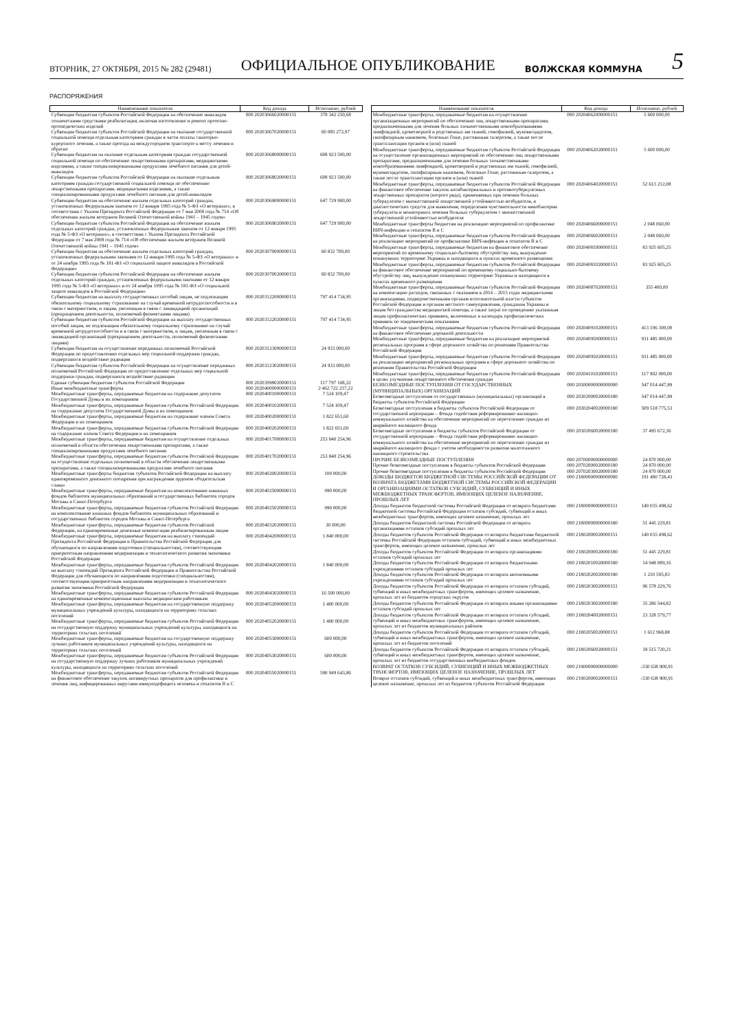ВТОРНИК, 27 ОКТЯБРЯ, 2015 № 282 (29481) ОФИЦИАЛЬНОЕ ОПУБЛИКОВАНИЕ ВОЛЖСКАЯ КОММУНА 5
РАСПОРЯЖЕНИЯ
| Наименование показателя | Код дохода | Исполнено, рублей |
| --- | --- | --- |
| Субвенции бюджетам субъектов Российской Федерации на обеспечение инвалидов техническими средствами реабилитации, включая изготовление и ремонт протезно-ортопедических изделий | 000 20203066020000151 | 378 342 250,68 |
| Субвенции бюджетам субъектов Российской Федерации на оказание государственной социальной помощи отдельным категориям граждан в части оплаты санаторно-курортного лечения, а также проезда на междугородном транспорте к месту лечения и обратно | 000 20203067020000151 | 60 085 272,97 |
| Субвенции бюджетам на оказание отдельным категориям граждан государственной социальной помощи по обеспечению лекарственными препаратами, медицинскими изделиями, а также специализированными продуктами лечебного питания для детей-инвалидов | 000 20203068000000151 | 608 923 500,00 |
| Субвенции бюджетам субъектов Российской Федерации на оказание отдельным категориям граждан государственной социальной помощи по обеспечению лекарственными препаратами, медицинскими изделиями, а также специализированными продуктами лечебного питания для детей-инвалидов | 000 20203068020000151 | 608 923 500,00 |
| Субвенции бюджетам на обеспечение жильем отдельных категорий граждан, установленных Федеральным законом от 12 января 1995 года № 5-ФЗ «О ветеранах», в соответствии с Указом Президента Российской Федерации от 7 мая 2008 года № 714 «Об обеспечении жильем ветеранов Великой Отечественной войны 1941 – 1945 годов» | 000 20203069000000151 | 647 729 900,00 |
| Субвенции бюджетам субъектов Российской Федерации на обеспечение жильем отдельных категорий граждан, установленных Федеральным законом от 12 января 1995 года № 5-ФЗ «О ветеранах», в соответствии с Указом Президента Российской Федерации от 7 мая 2008 года № 714 «Об обеспечении жильем ветеранов Великой Отечественной войны 1941 – 1945 годов» | 000 20203069020000151 | 647 729 900,00 |
| Субвенции бюджетам на обеспечение жильем отдельных категорий граждан, установленных федеральными законами от 12 января 1995 года № 5-ФЗ «О ветеранах» и от 24 ноября 1995 года № 181-ФЗ «О социальной защите инвалидов в Российской Федерации» | 000 20203070000000151 | 60 832 700,00 |
| Субвенции бюджетам субъектов Российской Федерации на обеспечение жильем отдельных категорий граждан, установленных федеральными законами от 12 января 1995 года № 5-ФЗ «О ветеранах» и от 24 ноября 1995 года № 181-ФЗ «О социальной защите инвалидов в Российской Федерации» | 000 20203070020000151 | 60 832 700,00 |
| Субвенции бюджетам на выплату государственных пособий лицам, не подлежащим обязательному социальному страхованию на случай временной нетрудоспособности и в связи с материнством, и лицам, уволенным в связи с ликвидацией организаций (прекращением деятельности, полномочий физическими лицами) | 000 20203122000000151 | 797 414 734,95 |
| Субвенции бюджетам субъектов Российской Федерации на выплату государственных пособий лицам, не подлежащим обязательному социальному страхованию на случай временной нетрудоспособности и в связи с материнством, и лицам, уволенным в связи с ликвидацией организаций (прекращением деятельности, полномочий физическими лицами) | 000 20203122020000151 | 797 414 734,95 |
| Субвенции бюджетам на осуществление переданных полномочий Российской Федерации по предоставлению отдельных мер социальной поддержки граждан, подвергшихся воздействию радиации | 000 20203123000000151 | 24 933 000,00 |
| Субвенции бюджетам субъектов Российской Федерации на осуществление переданных полномочий Российской Федерации по предоставлению отдельных мер социальной поддержки граждан, подвергшихся воздействию радиации | 000 20203123020000151 | 24 933 000,00 |
| Единая субвенция бюджетам субъектов Российской Федерации | 000 20203998020000151 | 117 797 168,22 |
| Иные межбюджетные трансферты | 000 20204000000000151 | 2 462 722 237,22 |
| Межбюджетные трансферты, передаваемые бюджетам на содержание депутатов Государственной Думы и их помощников | 000 20204001000000151 | 7 524 109,47 |
| Межбюджетные трансферты, передаваемые бюджетам субъектов Российской Федерации на содержание депутатов Государственной Думы и их помощников | 000 20204001020000151 | 7 524 109,47 |
| Межбюджетные трансферты, передаваемые бюджетам на содержание членов Совета Федерации и их помощников | 000 20204002000000151 | 1 822 651,60 |
| Межбюджетные трансферты, передаваемые бюджетам субъектов Российской Федерации на содержание членов Совета Федерации и их помощников | 000 20204002020000151 | 1 822 651,60 |
| Межбюджетные трансферты, передаваемые бюджетам на осуществление отдельных полномочий в области обеспечения лекарственными препаратами, а также специализированными продуктами лечебного питания | 000 20204017000000151 | 253 840 254,96 |
| Межбюджетные трансферты, передаваемые бюджетам субъектов Российской Федерации на осуществление отдельных полномочий в области обеспечения лекарственными препаратами, а также специализированными продуктами лечебного питания | 000 20204017020000151 | 253 840 254,96 |
| Межбюджетные трансферты бюджетам субъектов Российской Федерации на выплату единовременного денежного поощрения при награждении орденом «Родительская слава» | 000 20204020020000151 | 100 000,00 |
| Межбюджетные трансферты, передаваемые бюджетам на комплектование книжных фондов библиотек муниципальных образований и государственных библиотек городов Москвы и Санкт-Петербурга | 000 20204025000000151 | 990 000,00 |
| Межбюджетные трансферты, передаваемые бюджетам субъектов Российской Федерации на комплектование книжных фондов библиотек муниципальных образований и государственных библиотек городов Москвы и Санкт-Петербурга | 000 20204025020000151 | 990 000,00 |
| Межбюджетные трансферты, передаваемые бюджетам субъектов Российской Федерации, на единовременные денежные компенсации реабилитированным лицам | 000 20204032020000151 | 30 000,00 |
| Межбюджетные трансферты, передаваемые бюджетам на выплату стипендий Президента Российской Федерации и Правительства Российской Федерации для обучающихся по направлениям подготовки (специальностям), соответствующим приоритетным направлениям модернизации и технологического развития экономики Российской Федерации | 000 20204042000000151 | 1 840 000,00 |
| Межбюджетные трансферты, передаваемые бюджетам субъектов Российской Федерации на выплату стипендий Президента Российской Федерации и Правительства Российской Федерации для обучающихся по направлениям подготовки (специальностям), соответствующим приоритетным направлениям модернизации и технологического развития экономики Российской Федерации | 000 20204042020000151 | 1 840 000,00 |
| Межбюджетные трансферты, передаваемые бюджетам субъектов Российской Федерации на единовременные компенсационные выплаты медицинским работникам | 000 20204043020000151 | 16 500 000,00 |
| Межбюджетные трансферты, передаваемые бюджетам на государственную поддержку муниципальных учреждений культуры, находящихся на территориях сельских поселений | 000 20204052000000151 | 1 400 000,00 |
| Межбюджетные трансферты, передаваемые бюджетам субъектов Российской Федерации на государственную поддержку муниципальных учреждений культуры, находящихся на территориях сельских поселений | 000 20204052020000151 | 1 400 000,00 |
| Межбюджетные трансферты, передаваемые бюджетам на государственную поддержку лучших работников муниципальных учреждений культуры, находящихся на территориях сельских поселений | 000 20204053000000151 | 600 000,00 |
| Межбюджетные трансферты, передаваемые бюджетам субъектов Российской Федерации на государственную поддержку лучших работников муниципальных учреждений культуры, находящихся на территориях сельских поселений | 000 20204053020000151 | 600 000,00 |
| Межбюджетные трансферты, передаваемые бюджетам субъектов Российской Федерации на финансовое обеспечение закупок антивирусных препаратов для профилактики и лечения лиц, инфицированных вирусами иммунодефицита человека и гепатитов В и С | 000 20204055020000151 | 590 949 643,86 |
| Наименование показателя | Код дохода | Исполнено, рублей |
| --- | --- | --- |
| Межбюджетные трансферты, передаваемые бюджетам на осуществление организационных мероприятий по обеспечению лиц лекарственными препаратами, предназначенными для лечения больных злокачественными новообразованиями лимфоидной, кроветворной и родственных им тканей, гемофилией, муковисцидозом, гипофизарным нанизмом, болезнью Гоше, рассеянным склерозом, а также после трансплантации органов и (или) тканей | 000 20204062000000151 | 5 600 000,00 |
| Межбюджетные трансферты, передаваемые бюджетам субъектов Российской Федерации на осуществление организационных мероприятий по обеспечению лиц лекарственными препаратами, предназначенными для лечения больных злокачественными новообразованиями лимфоидной, кроветворной и родственных им тканей, гемофилией, муковисцидозом, гипофизарным нанизмом, болезнью Гоше, рассеянным склерозом, а также после трансплантации органов и (или) тканей | 000 20204062020000151 | 5 600 000,00 |
| Межбюджетные трансферты, передаваемые бюджетам субъектов Российской Федерации на финансовое обеспечение закупок антибактериальных и противотуберкулезных лекарственных препаратов (второго ряда), применяемых при лечении больных туберкулезом с множественной лекарственной устойчивостью возбудителя, и диагностических средств для выявления, определения чувствительности микобактерии туберкулеза и мониторинга лечения больных туберкулезом с множественной лекарственной устойчивостью возбудителя | 000 20204064020000151 | 52 613 212,08 |
| Межбюджетные трансферты бюджетам на реализацию мероприятий по профилактике ВИЧ-инфекции и гепатитов В и С | 000 20204066000000151 | 2 048 060,00 |
| Межбюджетные трансферты, передаваемые бюджетам субъектов Российской Федерации на реализацию мероприятий по профилактике ВИЧ-инфекции и гепатитов В и С | 000 20204066020000151 | 2 048 060,00 |
| Межбюджетные трансферты, передаваемые бюджетам на финансовое обеспечение мероприятий по временному социально-бытовому обустройству лиц, вынужденно покинувших территорию Украины и находящихся в пунктах временного размещения | 000 20204081000000151 | 83 925 605,25 |
| Межбюджетные трансферты, передаваемые бюджетам субъектов Российской Федерации на финансовое обеспечение мероприятий по временному социально-бытовому обустройству лиц, вынужденно покинувших территорию Украины и находящихся в пунктах временного размещения | 000 20204081020000151 | 83 925 605,25 |
| Межбюджетные трансферты, передаваемые бюджетам субъектов Российской Федерации на компенсацию расходов, связанных с оказанием в 2014 – 2015 годах медицинскими организациями, подведомственными органам исполнительной власти субъектов Российской Федерации и органам местного самоуправления, гражданам Украины и лицам без гражданства медицинской помощи, а также затрат по проведению указанным лицам профилактических прививок, включенных в календарь профилактических прививок по эпидемическим показаниям | 000 20204087020000151 | 355 400,00 |
| Межбюджетные трансферты, передаваемые бюджетам субъектов Российской Федерации на финансовое обеспечение дорожной деятельности | 000 20204091020000151 | 413 196 300,00 |
| Межбюджетные трансферты, передаваемые бюджетам на реализацию мероприятий региональных программ в сфере дорожного хозяйства по решениям Правительства Российской Федерации | 000 20204095000000151 | 911 485 000,00 |
| Межбюджетные трансферты, передаваемые бюджетам субъектов Российской Федерации на реализацию мероприятий региональных программ в сфере дорожного хозяйства по решениям Правительства Российской Федерации | 000 20204095020000151 | 911 485 000,00 |
| Межбюджетные трансферты, передаваемые бюджетам субъектов Российской Федерации в целях улучшения лекарственного обеспечения граждан | 000 20204101020000151 | 117 902 000,00 |
| БЕЗВОЗМЕЗДНЫЕ ПОСТУПЛЕНИЯ ОТ ГОСУДАРСТВЕННЫХ (МУНИЦИПАЛЬНЫХ) ОРГАНИЗАЦИЙ | 000 20300000000000000 | 547 014 447,89 |
| Безвозмездные поступления от государственных (муниципальных) организаций в бюджеты субъектов Российской Федерации | 000 20302000020000180 | 547 014 447,89 |
| Безвозмездные поступления в бюджеты субъектов Российской Федерации от государственной корпорации – Фонда содействия реформированию жилищно-коммунального хозяйства на обеспечение мероприятий по переселению граждан из аварийного жилищного фонда | 000 20302040020000180 | 509 518 775,53 |
| Безвозмездные поступления в бюджеты субъектов Российской Федерации от государственной корпорации – Фонда содействия реформированию жилищно-коммунального хозяйства на обеспечение мероприятий по переселению граждан из аварийного жилищного фонда с учетом необходимости развития малоэтажного жилищного строительства | 000 20302060020000180 | 37 495 672,36 |
| ПРОЧИЕ БЕЗВОЗМЕЗДНЫЕ ПОСТУПЛЕНИЯ | 000 20700000000000000 | 24 870 000,00 |
| Прочие безвозмездные поступления в бюджеты субъектов Российской Федерации | 000 20702000020000180 | 24 870 000,00 |
| Прочие безвозмездные поступления в бюджеты субъектов Российской Федерации | 000 20702030020000180 | 24 870 000,00 |
| ДОХОДЫ БЮДЖЕТОВ БЮДЖЕТНОЙ СИСТЕМЫ РОССИЙСКОЙ ФЕДЕРАЦИИ ОТ ВОЗВРАТА БЮДЖЕТАМИ БЮДЖЕТНОЙ СИСТЕМЫ РОССИЙСКОЙ ФЕДЕРАЦИИ И ОРГАНИЗАЦИЯМИ ОСТАТКОВ СУБСИДИЙ, СУБВЕНЦИЙ И ИНЫХ МЕЖБЮДЖЕТНЫХ ТРАНСФЕРТОВ, ИМЕЮЩИХ ЦЕЛЕВОЕ НАЗНАЧЕНИЕ, ПРОШЛЫХ ЛЕТ | 000 21800000000000000 | 191 480 728,43 |
| Доходы бюджетов бюджетной системы Российской Федерации от возврата бюджетами бюджетной системы Российской Федерации остатков субсидий, субвенций и иных межбюджетных трансфертов, имеющих целевое назначение, прошлых лет | 000 21800000000000151 | 140 035 498,62 |
| Доходы бюджетов бюджетной системы Российской Федерации от возврата организациями остатков субсидий прошлых лет | 000 21800000000000180 | 51 445 229,81 |
| Доходы бюджетов субъектов Российской Федерации от возврата бюджетами бюджетной системы Российской Федерации остатков субсидий, субвенций и иных межбюджетных трансфертов, имеющих целевое назначение, прошлых лет | 000 21802000020000151 | 140 035 498,62 |
| Доходы бюджетов субъектов Российской Федерации от возврата организациями остатков субсидий прошлых лет | 000 21802000020000180 | 51 445 229,81 |
| Доходы бюджетов субъектов Российской Федерации от возврата бюджетными учреждениями остатков субсидий прошлых лет | 000 21802010020000180 | 14 948 089,16 |
| Доходы бюджетов субъектов Российской Федерации от возврата автономными учреждениями остатков субсидий прошлых лет | 000 21802020020000180 | 1 210 595,83 |
| Доходы бюджетов субъектов Российской Федерации от возврата остатков субсидий, субвенций и иных межбюджетных трансфертов, имеющих целевое назначение, прошлых лет из бюджетов городских округов | 000 21802030020000151 | 96 578 229,76 |
| Доходы бюджетов субъектов Российской Федерации от возврата иными организациями остатков субсидий прошлых лет | 000 21802030020000180 | 35 286 544,82 |
| Доходы бюджетов субъектов Российской Федерации от возврата остатков субсидий, субвенций и иных межбюджетных трансфертов, имеющих целевое назначение, прошлых лет из бюджетов муниципальных районов | 000 21802040020000151 | 23 328 579,77 |
| Доходы бюджетов субъектов Российской Федерации от возврата остатков субсидий, субвенций и иных межбюджетных трансфертов, имеющих целевое назначение, прошлых лет из бюджетов поселений | 000 21802050020000151 | 1 612 968,88 |
| Доходы бюджетов субъектов Российской Федерации от возврата остатков субсидий, субвенций и иных межбюджетных трансфертов, имеющих целевое назначение, прошлых лет из бюджетов государственных внебюджетных фондов | 000 21802060020000151 | 18 515 720,21 |
| ВОЗВРАТ ОСТАТКОВ СУБСИДИЙ, СУБВЕНЦИЙ И ИНЫХ МЕЖБЮДЖЕТНЫХ ТРАНСФЕРТОВ, ИМЕЮЩИХ ЦЕЛЕВОЕ НАЗНАЧЕНИЕ, ПРОШЛЫХ ЛЕТ | 000 21900000000000000 | -330 638 900,91 |
| Возврат остатков субсидий, субвенций и иных межбюджетных трансфертов, имеющих целевое назначение, прошлых лет из бюджетов субъектов Российской Федерации | 000 21902000020000151 | -330 638 900,91 |